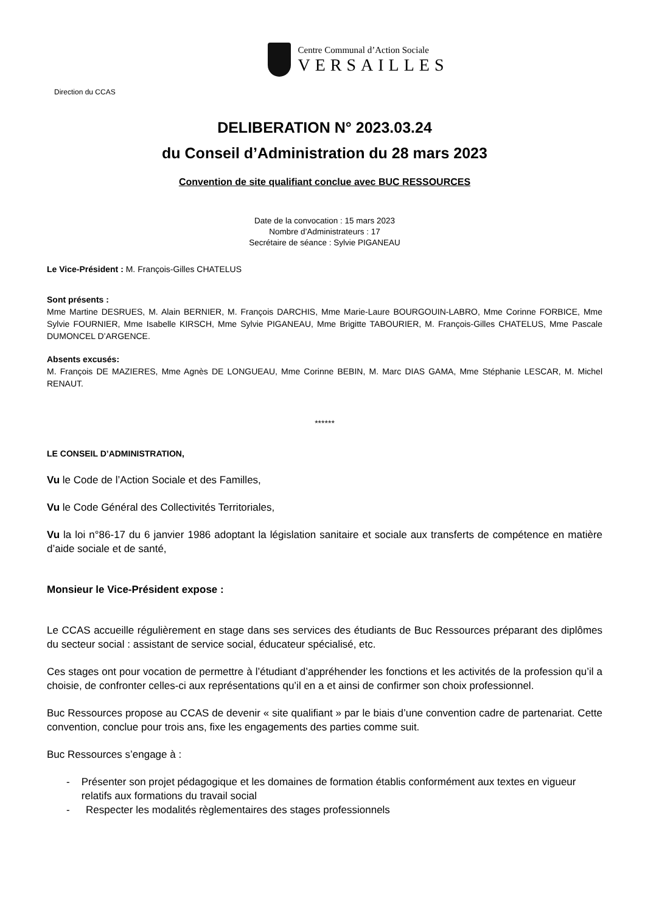Centre Communal d’Action Sociale
VERSAILLES
Direction du CCAS
DELIBERATION N° 2023.03.24
du Conseil d’Administration du 28 mars 2023
Convention de site qualifiant conclue avec BUC RESSOURCES
Date de la convocation : 15 mars 2023
Nombre d’Administrateurs : 17
Secrétaire de séance : Sylvie PIGANEAU
Le Vice-Président : M. François-Gilles CHATELUS
Sont présents :
Mme Martine DESRUES, M. Alain BERNIER, M. François DARCHIS, Mme Marie-Laure BOURGOUIN-LABRO, Mme Corinne FORBICE, Mme Sylvie FOURNIER, Mme Isabelle KIRSCH, Mme Sylvie PIGANEAU, Mme Brigitte TABOURIER, M. François-Gilles CHATELUS, Mme Pascale DUMONCEL D’ARGENCE.
Absents excusés:
M. François DE MAZIERES, Mme Agnès DE LONGUEAU, Mme Corinne BEBIN, M. Marc DIAS GAMA, Mme Stéphanie LESCAR, M. Michel RENAUT.
******
LE CONSEIL D’ADMINISTRATION,
Vu le Code de l’Action Sociale et des Familles,
Vu le Code Général des Collectivités Territoriales,
Vu la loi n°86-17 du 6 janvier 1986 adoptant la législation sanitaire et sociale aux transferts de compétence en matière d’aide sociale et de santé,
Monsieur le Vice-Président expose :
Le CCAS accueille régulièrement en stage dans ses services des étudiants de Buc Ressources préparant des diplômes du secteur social : assistant de service social, éducateur spécialisé, etc.
Ces stages ont pour vocation de permettre à l’étudiant d’appréhender les fonctions et les activités de la profession qu’il a choisie, de confronter celles-ci aux représentations qu’il en a et ainsi de confirmer son choix professionnel.
Buc Ressources propose au CCAS de devenir « site qualifiant » par le biais d’une convention cadre de partenariat. Cette convention, conclue pour trois ans, fixe les engagements des parties comme suit.
Buc Ressources s’engage à :
- Présenter son projet pédagogique et les domaines de formation établis conformément aux textes en vigueur relatifs aux formations du travail social
- Respecter les modalités règlementaires des stages professionnels